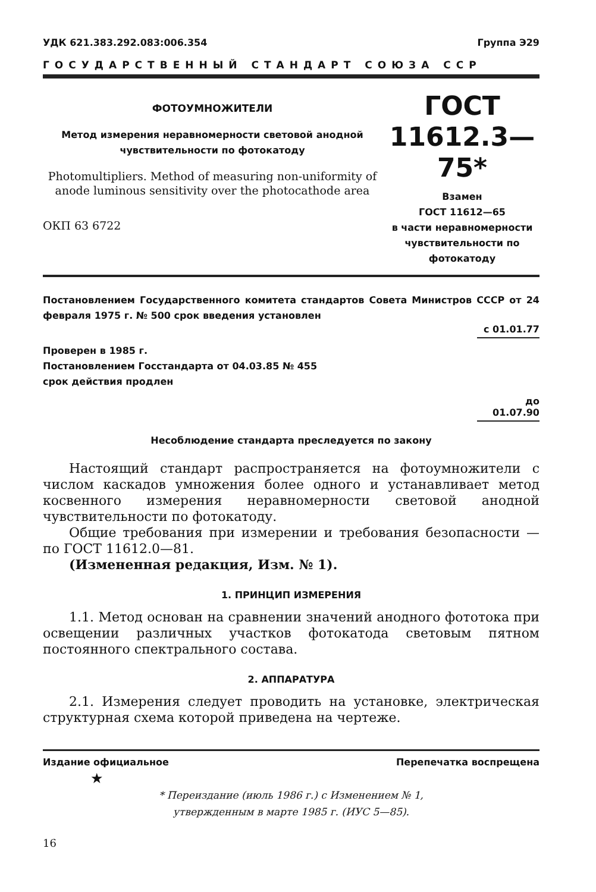УДК 621.383.292.083:006.354 Группа Э29
ГОСУДАРСТВЕННЫЙ СТАНДАРТ СОЮЗА ССР
ФОТОУМНОЖИТЕЛИ
Метод измерения неравномерности световой анодной чувствительности по фотокатоду
Photomultipliers. Method of measuring non-uniformity of anode luminous sensitivity over the photocathode area
ОКП 63 6722
ГОСТ
11612.3—75*
Взамен
ГОСТ 11612—65
в части неравномерности чувствительности по фотокатоду
Постановлением Государственного комитета стандартов Совета Министров СССР от 24 февраля 1975 г. № 500 срок введения установлен
с 01.01.77
Проверен в 1985 г.
Постановлением Госстандарта от 04.03.85 № 455
срок действия продлен
до 01.07.90
Несоблюдение стандарта преследуется по закону
Настоящий стандарт распространяется на фотоумножители с числом каскадов умножения более одного и устанавливает метод косвенного измерения неравномерности световой анодной чувствительности по фотокатоду.
Общие требования при измерении и требования безопасности — по ГОСТ 11612.0—81.
(Измененная редакция, Изм. № 1).
1. ПРИНЦИП ИЗМЕРЕНИЯ
1.1. Метод основан на сравнении значений анодного фототока при освещении различных участков фотокатода световым пятном постоянного спектрального состава.
2. АППАРАТУРА
2.1. Измерения следует проводить на установке, электрическая структурная схема которой приведена на чертеже.
Издание официальное Перепечатка воспрещена
★
* Переиздание (июль 1986 г.) с Изменением № 1,
утвержденным в марте 1985 г. (ИУС 5—85).
16